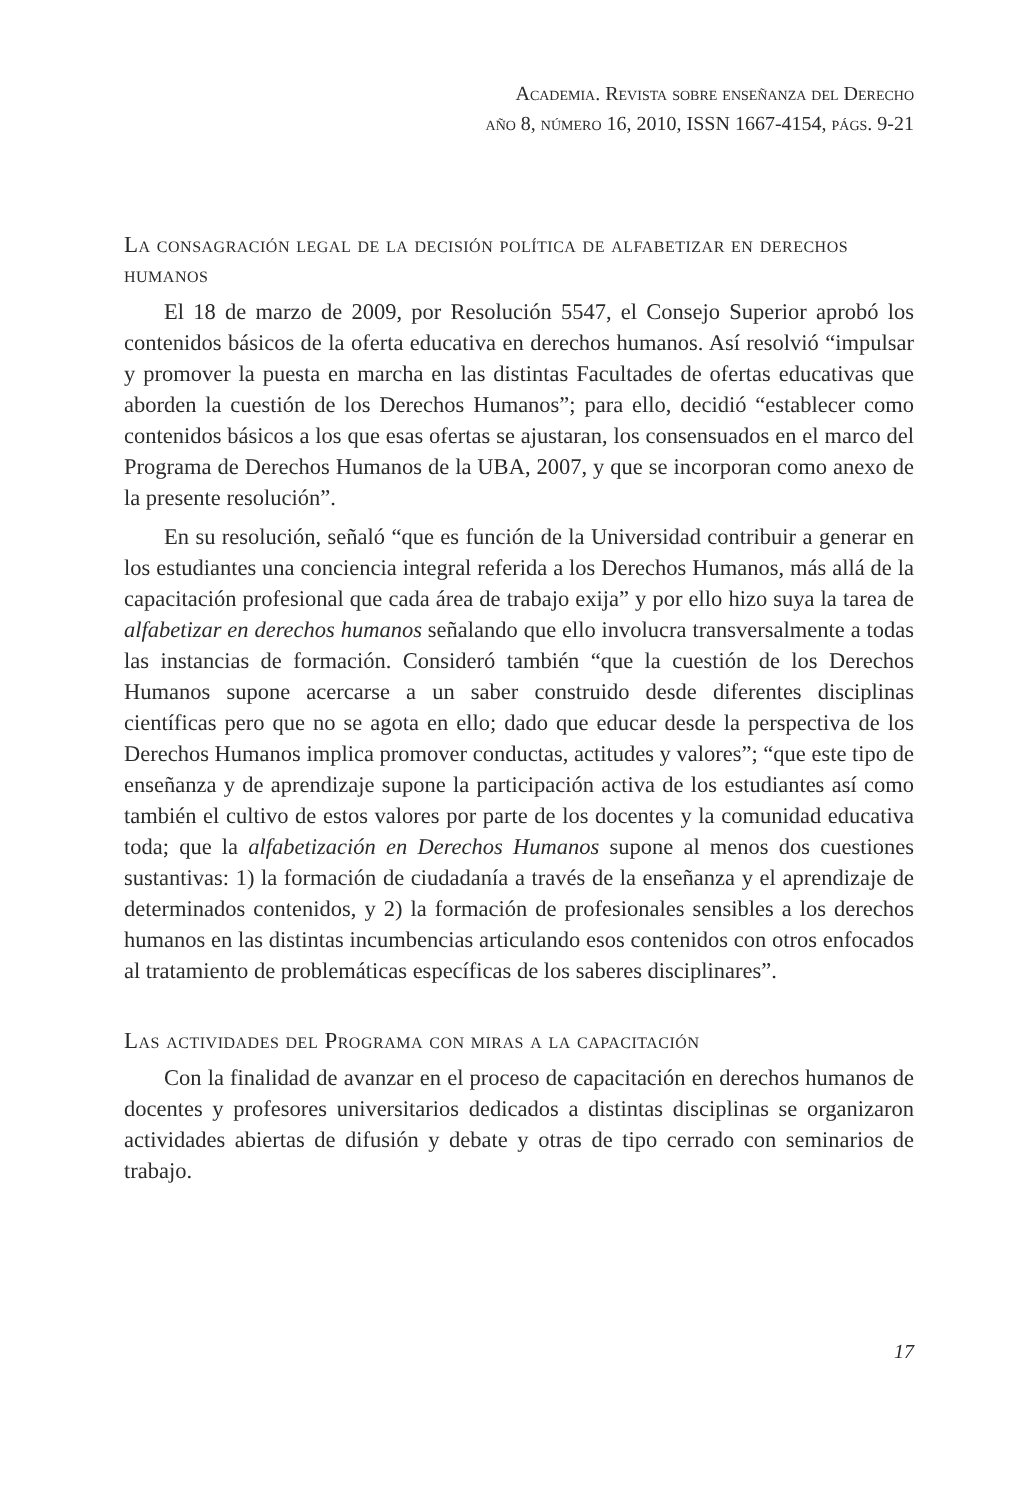Academia. Revista sobre enseñanza del Derecho
año 8, número 16, 2010, ISSN 1667-4154, págs. 9-21
La consagración legal de la decisión política de alfabetizar en derechos humanos
El 18 de marzo de 2009, por Resolución 5547, el Consejo Superior aprobó los contenidos básicos de la oferta educativa en derechos humanos. Así resolvió “impulsar y promover la puesta en marcha en las distintas Facultades de ofertas educativas que aborden la cuestión de los Derechos Humanos”; para ello, decidió “establecer como contenidos básicos a los que esas ofertas se ajustaran, los consensuados en el marco del Programa de Derechos Humanos de la UBA, 2007, y que se incorporan como anexo de la presente resolución”.
En su resolución, señaló “que es función de la Universidad contribuir a generar en los estudiantes una conciencia integral referida a los Derechos Humanos, más allá de la capacitación profesional que cada área de trabajo exija” y por ello hizo suya la tarea de alfabetizar en derechos humanos señalando que ello involucra transversalmente a todas las instancias de formación. Consideró también “que la cuestión de los Derechos Humanos supone acercarse a un saber construido desde diferentes disciplinas científicas pero que no se agota en ello; dado que educar desde la perspectiva de los Derechos Humanos implica promover conductas, actitudes y valores”; “que este tipo de enseñanza y de aprendizaje supone la participación activa de los estudiantes así como también el cultivo de estos valores por parte de los docentes y la comunidad educativa toda; que la alfabetización en Derechos Humanos supone al menos dos cuestiones sustantivas: 1) la formación de ciudadanía a través de la enseñanza y el aprendizaje de determinados contenidos, y 2) la formación de profesionales sensibles a los derechos humanos en las distintas incumbencias articulando esos contenidos con otros enfocados al tratamiento de problemáticas específicas de los saberes disciplinares”.
Las actividades del Programa con miras a la capacitación
Con la finalidad de avanzar en el proceso de capacitación en derechos humanos de docentes y profesores universitarios dedicados a distintas disciplinas se organizaron actividades abiertas de difusión y debate y otras de tipo cerrado con seminarios de trabajo.
17